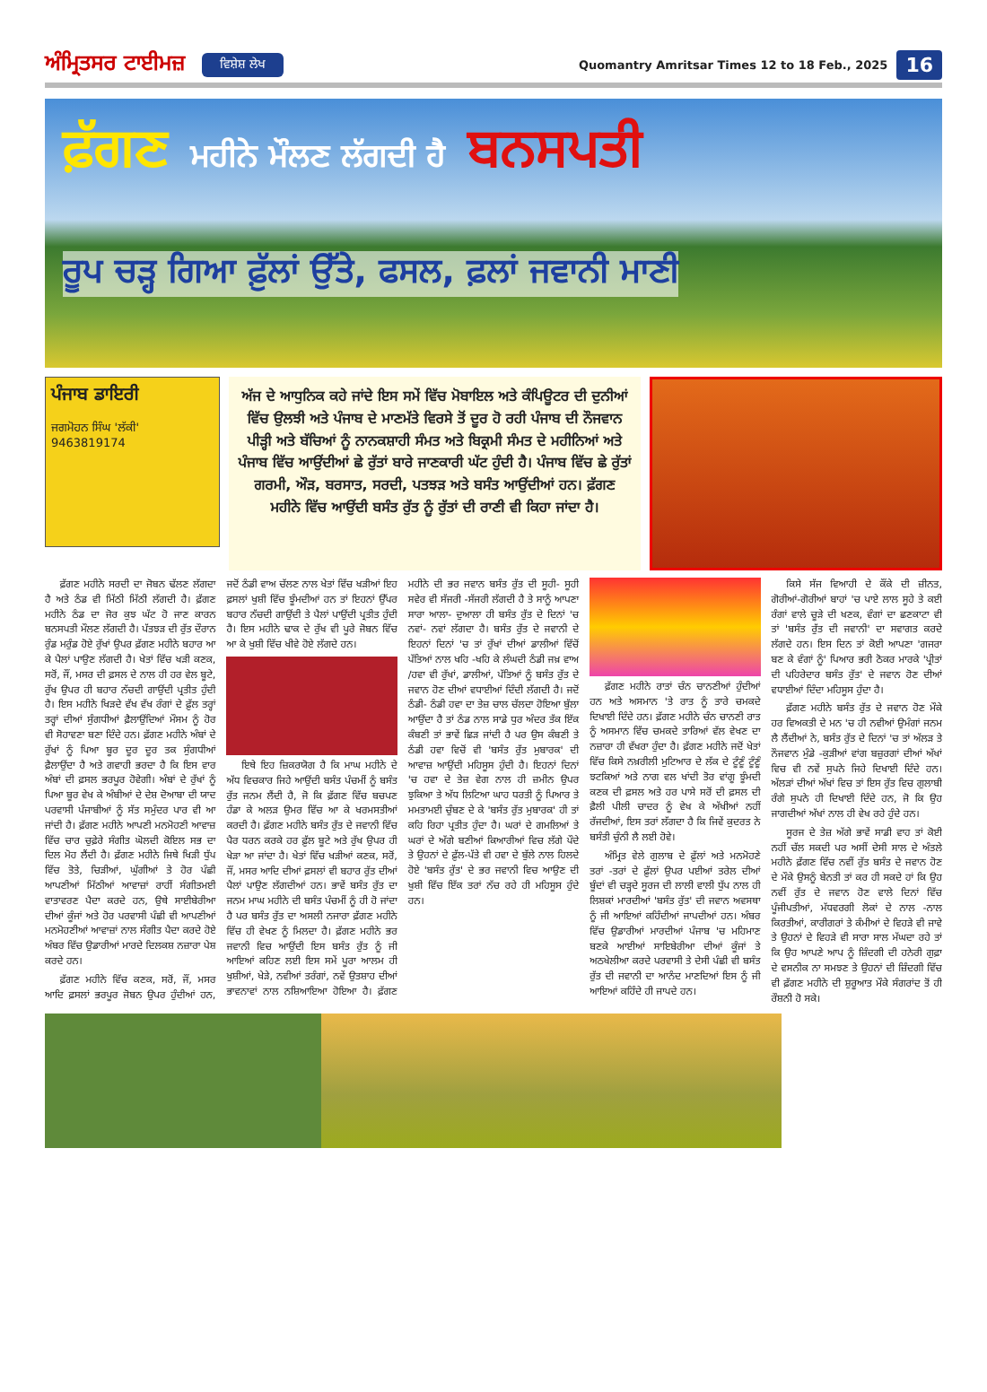ਅੰਮ੍ਰਿਤਸਰ ਟਾਈਮਜ਼
ਵਿਸ਼ੇਸ਼ ਲੇਖ
Quomantry Amritsar Times 12 to 18 Feb., 2025
16
ਫ਼ੱਗਣ
ਮਹੀਨੇ ਮੌਲਣ ਲੱਗਦੀ ਹੈ
ਬਨਸਪਤੀ
ਰੂਪ ਚੜ੍ਹ ਗਿਆ ਫ਼ੁੱਲਾਂ ਉੱਤੇ, ਫਸਲ, ਫ਼ਲਾਂ ਜਵਾਨੀ ਮਾਣੀ
ਪੰਜਾਬ ਡਾਇਰੀ
ਜਗਮੋਹਨ ਸਿੰਘ 'ਲੱਕੀ'
9463819174
ਅੱਜ ਦੇ ਆਧੁਨਿਕ ਕਹੇ ਜਾਂਦੇ ਇਸ ਸਮੇਂ ਵਿੱਚ ਮੋਬਾਇਲ ਅਤੇ ਕੰਪਿਊਟਰ ਦੀ ਦੁਨੀਆਂ ਵਿੱਚ ਉਲਝੀ ਅਤੇ ਪੰਜਾਬ ਦੇ ਮਾਣਮੱਤੇ ਵਿਰਸੇ ਤੋਂ ਦੂਰ ਹੋ ਰਹੀ ਪੰਜਾਬ ਦੀ ਨੌਜਵਾਨ ਪੀੜ੍ਹੀ ਅਤੇ ਬੱਚਿਆਂ ਨੂੰ ਨਾਨਕਸ਼ਾਹੀ ਸੰਮਤ ਅਤੇ ਬਿਕ੍ਰਮੀ ਸੰਮਤ ਦੇ ਮਹੀਨਿਆਂ ਅਤੇ ਪੰਜਾਬ ਵਿੱਚ ਆਉਂਦੀਆਂ ਛੇ ਰੁੱਤਾਂ ਬਾਰੇ ਜਾਣਕਾਰੀ ਘੱਟ ਹੁੰਦੀ ਹੈ। ਪੰਜਾਬ ਵਿੱਚ ਛੇ ਰੁੱਤਾਂ ਗਰਮੀ, ਔੜ, ਬਰਸਾਤ, ਸਰਦੀ, ਪਤਝੜ ਅਤੇ ਬਸੰਤ ਆਉਂਦੀਆਂ ਹਨ। ਫ਼ੱਗਣ ਮਹੀਨੇ ਵਿੱਚ ਆਉਂਦੀ ਬਸੰਤ ਰੁੱਤ ਨੂੰ ਰੁੱਤਾਂ ਦੀ ਰਾਣੀ ਵੀ ਕਿਹਾ ਜਾਂਦਾ ਹੈ।
ਫ਼ੱਗਣ ਮਹੀਨੇ ਸਰਦੀ ਦਾ ਜੋਬਨ ਢੱਲਣ ਲੱਗਦਾ ਹੈ ਅਤੇ ਠੰਡ ਵੀ ਮਿੱਠੀ ਮਿੱਠੀ ਲੱਗਦੀ ਹੈ। ਫ਼ੱਗਣ ਮਹੀਨੇ ਠੰਡ ਦਾ ਜੋਰ ਕੁਝ ਘੱਟ ਹੋ ਜਾਣ ਕਾਰਨ ਬਨਸਪਤੀ ਮੌਲਣ ਲੱਗਦੀ ਹੈ। ਪੱਤਝੜ ਦੀ ਰੁੱਤ ਦੌਰਾਨ ਰੁੰਡ ਮਰੁੰਡ ਹੋਏ ਰੁੱਖਾਂ ਉਪਰ ਫ਼ੱਗਣ ਮਹੀਨੇ ਬਹਾਰ ਆ ਕੇ ਪੈਲਾਂ ਪਾਉਣ ਲੱਗਦੀ ਹੈ। ਖੇਤਾਂ ਵਿੱਚ ਖੜੀ ਕਣਕ, ਸਰੋਂ, ਜੌਂ, ਮਸਰ ਦੀ ਫ਼ਸਲ ਦੇ ਨਾਲ ਹੀ ਹਰ ਵੇਲ ਬੂਟੇ, ਰੁੱਖ ਉਪਰ ਹੀ ਬਹਾਰ ਨੱਚਦੀ ਗਾਉਂਦੀ ਪ੍ਰਤੀਤ ਹੁੰਦੀ ਹੈ। ਇਸ ਮਹੀਨੇ ਖਿੜਦੇ ਵੱਖ ਵੱਖ ਰੰਗਾਂ ਦੇ ਫ਼ੁੱਲ ਤਰ੍ਹਾਂ ਤਰ੍ਹਾਂ ਦੀਆਂ ਸੁੰਗਧੀਆਂ ਫ਼ੈਲਾਉਂਦਿਆਂ ਮੌਸਮ ਨੂੰ ਹੋਰ ਵੀ ਸੋਹਾਵਣਾ ਬਣਾ ਦਿੰਦੇ ਹਨ। ਫ਼ੱਗਣ ਮਹੀਨੇ ਅੰਬਾਂ ਦੇ ਰੁੱਖਾਂ ਨੂੰ ਪਿਆ ਬੂਰ ਦੂਰ ਦੂਰ ਤਕ ਸੁੰਗਧੀਆਂ ਫ਼ੈਲਾਉਂਦਾ ਹੈ ਅਤੇ ਗਵਾਹੀ ਭਰਦਾ ਹੈ ਕਿ ਇਸ ਵਾਰ ਅੰਬਾਂ ਦੀ ਫ਼ਸਲ ਭਰਪੂਰ ਹੋਵੇਗੀ। ਅੰਬਾਂ ਦੇ ਰੁੱਖਾਂ ਨੂੰ ਪਿਆ ਬੂਰ ਵੇਖ ਕੇ ਅੰਬੀਆਂ ਦੇ ਦੇਸ਼ ਦੋਆਬਾ ਦੀ ਯਾਦ ਪਰਵਾਸੀ ਪੰਜਾਬੀਆਂ ਨੂੰ ਸੱਤ ਸਮੁੰਦਰ ਪਾਰ ਵੀ ਆ ਜਾਂਦੀ ਹੈ। ਫ਼ੱਗਣ ਮਹੀਨੇ ਆਪਣੀ ਮਨਮੋਹਣੀ ਆਵਾਜ਼ ਵਿੱਚ ਚਾਰ ਚੁਫ਼ੇਰੇ ਸੰਗੀਤ ਘੋਲਦੀ ਕੋਇਲ ਸਭ ਦਾ ਦਿਲ ਮੋਹ ਲੈਂਦੀ ਹੈ। ਫ਼ੱਗਣ ਮਹੀਨੇ ਜਿਥੇ ਖਿੜੀ ਧੁੱਪ ਵਿੱਚ ਤੋਤੇ, ਚਿੜੀਆਂ, ਘੁੱਗੀਆਂ ਤੇ ਹੋਰ ਪੰਛੀ ਆਪਣੀਆਂ ਮਿੱਠੀਆਂ ਆਵਾਜ਼ਾਂ ਰਾਹੀਂ ਸੰਗੀਤਮਈ ਵਾਤਾਵਰਣ ਪੈਦਾ ਕਰਦੇ ਹਨ, ਉਥੇ ਸਾਈਬੇਰੀਆ ਦੀਆਂ ਕੂੰਜਾਂ ਅਤੇ ਹੋਰ ਪਰਵਾਸੀ ਪੰਛੀ ਵੀ ਆਪਣੀਆਂ ਮਨਮੋਹਣੀਆਂ ਆਵਾਜ਼ਾਂ ਨਾਲ ਸੰਗੀਤ ਪੈਦਾ ਕਰਦੇ ਹੋਏ ਅੰਬਰ ਵਿੱਚ ਉਡਾਰੀਆਂ ਮਾਰਦੇ ਦਿਲਕਸ਼ ਨਜ਼ਾਰਾ ਪੇਸ਼ ਕਰਦੇ ਹਨ।
ਫ਼ੱਗਣ ਮਹੀਨੇ ਵਿੱਚ ਕਣਕ, ਸਰੋਂ, ਜੌਂ, ਮਸਰ ਆਦਿ ਫ਼ਸਲਾਂ ਭਰਪੂਰ ਜੋਬਨ ਉਪਰ ਹੁੰਦੀਆਂ ਹਨ, ਜਦੋਂ ਠੰਡੀ ਵਾਅ ਚੱਲਣ ਨਾਲ ਖੇਤਾਂ ਵਿੱਚ ਖੜੀਆਂ ਇਹ ਫ਼ਸਲਾਂ ਖੁਸ਼ੀ ਵਿੱਚ ਝੂੰਮਦੀਆਂ ਹਨ ਤਾਂ ਇਹਨਾਂ ਉੱਪਰ ਬਹਾਰ ਨੱਚਦੀ ਗਾਉਂਦੀ ਤੇ ਪੈਲਾਂ ਪਾਉਂਦੀ ਪ੍ਰਤੀਤ ਹੁੰਦੀ ਹੈ। ਇਸ ਮਹੀਨੇ ਢਾਕ ਦੇ ਰੁੱਖ ਵੀ ਪੂਰੇ ਜੋਬਨ ਵਿੱਚ ਆ ਕੇ ਖੁਸ਼ੀ ਵਿੱਚ ਖੀਵੇ ਹੋਏ ਲੱਗਦੇ ਹਨ।
ਇਥੇ ਇਹ ਜ਼ਿਕਰਯੋਗ ਹੈ ਕਿ ਮਾਘ ਮਹੀਨੇ ਦੇ ਅੱਧ ਵਿਚਕਾਰ ਜਿਹੇ ਆਉਂਦੀ ਬਸੰਤ ਪੰਚਮੀਂ ਨੂੰ ਬਸੰਤ ਰੁੱਤ ਜਨਮ ਲੈਂਦੀ ਹੈ, ਜੋ ਕਿ ਫ਼ੱਗਣ ਵਿੱਚ ਬਚਪਣ ਹੰਡਾ ਕੇ ਅਲੜ ਉਮਰ ਵਿੱਚ ਆ ਕੇ ਖਰਮਸਤੀਆਂ ਕਰਦੀ ਹੈ। ਫ਼ੱਗਣ ਮਹੀਨੇ ਬਸੰਤ ਰੁੱਤ ਦੇ ਜਵਾਨੀ ਵਿੱਚ ਪੈਰ ਧਰਨ ਕਰਕੇ ਹਰ ਫ਼ੁੱਲ ਬੂਟੇ ਅਤੇ ਰੁੱਖ ਉਪਰ ਹੀ ਖੇੜਾ ਆ ਜਾਂਦਾ ਹੈ। ਖੇਤਾਂ ਵਿੱਚ ਖੜੀਆਂ ਕਣਕ, ਸਰੋਂ, ਜੌਂ, ਮਸਰ ਆਦਿ ਦੀਆਂ ਫ਼ਸਲਾਂ ਵੀ ਬਹਾਰ ਰੁੱਤ ਦੀਆਂ ਪੈਲਾਂ ਪਾਉਣ ਲੱਗਦੀਆਂ ਹਨ। ਭਾਵੇਂ ਬਸੰਤ ਰੁੱਤ ਦਾ ਜਨਮ ਮਾਘ ਮਹੀਨੇ ਦੀ ਬਸੰਤ ਪੰਚਮੀਂ ਨੂੰ ਹੀ ਹੋ ਜਾਂਦਾ ਹੈ ਪਰ ਬਸੰਤ ਰੁੱਤ ਦਾ ਅਸਲੀ ਨਜਾਰਾ ਫ਼ੱਗਣ ਮਹੀਨੇ ਵਿੱਚ ਹੀ ਵੇਖਣ ਨੂੰ ਮਿਲਦਾ ਹੈ। ਫ਼ੱਗਣ ਮਹੀਨੇ ਭਰ ਜਵਾਨੀ ਵਿਚ ਆਉਂਦੀ ਇਸ ਬਸੰਤ ਰੁੱਤ ਨੂੰ ਜੀ ਆਇਆਂ ਕਹਿਣ ਲਈ ਇਸ ਸਮੇਂ ਪੂਰਾ ਆਲਮ ਹੀ ਖੁਸ਼ੀਆਂ, ਖੇੜੇ, ਨਵੀਆਂ ਤਰੰਗਾਂ, ਨਵੇਂ ਉਤਸ਼ਾਹ ਦੀਆਂ ਭਾਵਨਾਵਾਂ ਨਾਲ ਨਸ਼ਿਆਇਆ ਹੋਇਆ ਹੈ। ਫ਼ੱਗਣ ਮਹੀਨੇ ਦੀ ਭਰ ਜਵਾਨ ਬਸੰਤ ਰੁੱਤ ਦੀ ਸੂਹੀ- ਸੂਹੀ ਸਵੇਰ ਵੀ ਸੱਜਰੀ -ਸੱਜਰੀ ਲੱਗਦੀ ਹੈ ਤੇ ਸਾਨੂੰ ਆਪਣਾ ਸਾਰਾ ਆਲਾ- ਦੁਆਲਾ ਹੀ ਬਸੰਤ ਰੁੱਤ ਦੇ ਦਿਨਾਂ 'ਚ ਨਵਾਂ- ਨਵਾਂ ਲੱਗਦਾ ਹੈ। ਬਸੰਤ ਰੁੱਤ ਦੇ ਜਵਾਨੀ ਦੇ ਇਹਨਾਂ ਦਿਨਾਂ 'ਚ ਤਾਂ ਰੁੱਖਾਂ ਦੀਆਂ ਡਾਲੀਆਂ ਵਿੱਚੋਂ ਪੱਤਿਆਂ ਨਾਲ ਖਹਿ -ਖਹਿ ਕੇ ਲੰਘਦੀ ਠੰਡੀ ਜਖ਼ ਵਾਅ /ਹਵਾ ਵੀ ਰੁੱਖਾਂ, ਡਾਲੀਆਂ, ਪੱਤਿਆਂ ਨੂੰ ਬਸੰਤ ਰੁੱਤ ਦੇ ਜਵਾਨ ਹੋਣ ਦੀਆਂ ਵਧਾਈਆਂ ਦਿੰਦੀ ਲੱਗਦੀ ਹੈ। ਜਦੋਂ ਠੰਡੀ- ਠੰਡੀ ਹਵਾ ਦਾ ਤੇਜ਼ ਚਾਲ ਚੱਲਦਾ ਹੋਇਆ ਬੁੱਲਾ ਆਉਂਦਾ ਹੈ ਤਾਂ ਠੰਡ ਨਾਲ ਸਾਡੇ ਧੁਰ ਅੰਦਰ ਤੱਕ ਇੱਕ ਕੰਬਣੀ ਤਾਂ ਭਾਵੇਂ ਛਿੜ ਜਾਂਦੀ ਹੈ ਪਰ ਉਸ ਕੰਬਣੀ ਤੇ ਠੰਡੀ ਹਵਾ ਵਿਚੋਂ ਵੀ 'ਬਸੰਤ ਰੁੱਤ ਮੁਬਾਰਕ' ਦੀ ਆਵਾਜ਼ ਆਉਂਦੀ ਮਹਿਸੂਸ ਹੁੰਦੀ ਹੈ। ਇਹਨਾਂ ਦਿਨਾਂ 'ਚ ਹਵਾ ਦੇ ਤੇਜ਼ ਵੇਗ ਨਾਲ ਹੀ ਜ਼ਮੀਨ ਉਪਰ ਝੁਕਿਆ ਤੇ ਅੱਧ ਲਿਟਿਆ ਘਾਹ ਧਰਤੀ ਨੂੰ ਪਿਆਰ ਤੇ ਮਮਤਾਮਈ ਚੁੰਬਣ ਦੇ ਕੇ 'ਬਸੰਤ ਰੁੱਤ ਮੁਬਾਰਕ' ਹੀ ਤਾਂ ਕਹਿ ਰਿਹਾ ਪ੍ਰਤੀਤ ਹੁੰਦਾ ਹੈ। ਘਰਾਂ ਦੇ ਗਮਲਿਆਂ ਤੇ ਘਰਾਂ ਦੇ ਅੱਗੇ ਬਣੀਆਂ ਕਿਆਰੀਆਂ ਵਿਚ ਲੱਗੇ ਪੌਦੇ ਤੇ ਉਹਨਾਂ ਦੇ ਫ਼ੁੱਲ-ਪੱਤੇ ਵੀ ਹਵਾ ਦੇ ਬੁੱਲੇ ਨਾਲ ਹਿਲਦੇ ਹੋਏ 'ਬਸੰਤ ਰੁੱਤ' ਦੇ ਭਰ ਜਵਾਨੀ ਵਿਚ ਆਉਣ ਦੀ ਖੁਸ਼ੀ ਵਿੱਚ ਇੱਕ ਤਰਾਂ ਨੱਚ ਰਹੇ ਹੀ ਮਹਿਸੂਸ ਹੁੰਦੇ ਹਨ।
ਫ਼ੱਗਣ ਮਹੀਨੇ ਰਾਤਾਂ ਚੰਨ ਚਾਨਣੀਆਂ ਹੁੰਦੀਆਂ ਹਨ ਅਤੇ ਅਸਮਾਨ 'ਤੇ ਰਾਤ ਨੂੰ ਤਾਰੇ ਚਮਕਦੇ ਦਿਖਾਈ ਦਿੰਦੇ ਹਨ। ਫ਼ੱਗਣ ਮਹੀਨੇ ਚੰਨ ਚਾਨਣੀ ਰਾਤ ਨੂੰ ਅਸਮਾਨ ਵਿੱਚ ਚਮਕਦੇ ਤਾਰਿਆਂ ਵੱਲ ਵੇਖਣ ਦਾ ਨਜ਼ਾਰਾ ਹੀ ਵੱਖਰਾ ਹੁੰਦਾ ਹੈ। ਫ਼ੱਗਣ ਮਹੀਨੇ ਜਦੋਂ ਖੇਤਾਂ ਵਿੱਚ ਕਿਸੇ ਨਖ਼ਰੀਲੀ ਮੁਟਿਆਰ ਦੇ ਲੱਕ ਦੇ ਟੂੰਣੂੰ ਟੂੰਣੂੰ ਝਟਕਿਆਂ ਅਤੇ ਨਾਗ ਵਲ ਖਾਂਦੀ ਤੋਰ ਵਾਂਗੂ ਝੂੰਮਦੀ ਕਣਕ ਦੀ ਫ਼ਸਲ ਅਤੇ ਹਰ ਪਾਸੇ ਸਰੋਂ ਦੀ ਫ਼ਸਲ ਦੀ ਫ਼ੈਲੀ ਪੀਲੀ ਚਾਦਰ ਨੂੰ ਵੇਖ ਕੇ ਅੱਖੀਆਂ ਨਹੀਂ ਰੱਜਦੀਆਂ, ਇਸ ਤਰਾਂ ਲੱਗਦਾ ਹੈ ਕਿ ਜਿਵੇਂ ਕੁਦਰਤ ਨੇ ਬਸੰਤੀ ਚੁੰਨੀ ਲੈ ਲਈ ਹੋਵੇ।
ਅੰਮ੍ਰਿਤ ਵੇਲੇ ਗੁਲਾਬ ਦੇ ਫ਼ੁੱਲਾਂ ਅਤੇ ਮਨਮੋਹਣੇ ਤਰਾਂ -ਤਰਾਂ ਦੇ ਫ਼ੁੱਲਾਂ ਉਪਰ ਪਈਆਂ ਤਰੇਲ ਦੀਆਂ ਬੂੰਦਾਂ ਵੀ ਚੜ੍ਹਦੇ ਸੂਰਜ ਦੀ ਲਾਲੀ ਵਾਲੀ ਧੁੱਪ ਨਾਲ ਹੀ ਲਿਸ਼ਕਾਂ ਮਾਰਦੀਆਂ 'ਬਸੰਤ ਰੁੱਤ' ਦੀ ਜਵਾਨ ਅਵਸਥਾ ਨੂੰ ਜੀ ਆਇਆਂ ਕਹਿੰਦੀਆਂ ਜਾਪਦੀਆਂ ਹਨ। ਅੰਬਰ ਵਿੱਚ ਉਡਾਰੀਆਂ ਮਾਰਦੀਆਂ ਪੰਜਾਬ 'ਚ ਮਹਿਮਾਣ ਬਣਕੇ ਆਈਆਂ ਸਾਇਬੇਰੀਆ ਦੀਆਂ ਕੂੰਜਾਂ ਤੇ ਅਠਖੇਲੀਆ ਕਰਦੇ ਪਰਵਾਸੀ ਤੇ ਦੇਸੀ ਪੰਛੀ ਵੀ ਬਸੰਤ ਰੁੱਤ ਦੀ ਜਵਾਨੀ ਦਾ ਆਨੰਦ ਮਾਣਦਿਆਂ ਇਸ ਨੂੰ ਜੀ ਆਇਆਂ ਕਹਿੰਦੇ ਹੀ ਜਾਪਦੇ ਹਨ।
ਕਿਸੇ ਸੱਜ ਵਿਆਹੀ ਦੇ ਕੌਂਕੇ ਦੀ ਜ਼ੀਨਤ, ਗੋਰੀਆਂ-ਗੋਰੀਆਂ ਬਾਹਾਂ 'ਚ ਪਾਏ ਲਾਲ ਸੂਹੇ ਤੇ ਕਈ ਰੰਗਾਂ ਵਾਲੇ ਚੂੜੇ ਦੀ ਖਣਕ, ਵੰਗਾਂ ਦਾ ਛਣਕਾਟਾ ਵੀ ਤਾਂ 'ਬਸੰਤ ਰੁੱਤ ਦੀ ਜਵਾਨੀ' ਦਾ ਸਵਾਗਤ ਕਰਦੇ ਲੱਗਦੇ ਹਨ। ਇਸ ਦਿਨ ਤਾਂ ਕੋਈ ਆਪਣਾ 'ਗਜਰਾ ਬਣ ਕੇ ਵੰਗਾਂ ਨੂੰ' ਪਿਆਰ ਭਰੀ ਠੋਕਰ ਮਾਰਕੇ 'ਪ੍ਰੀਤਾਂ ਦੀ ਪਹਿਰੇਦਾਰ ਬਸੰਤ ਰੁੱਤ' ਦੇ ਜਵਾਨ ਹੋਣ ਦੀਆਂ ਵਧਾਈਆਂ ਦਿੰਦਾ ਮਹਿਸੂਸ ਹੁੰਦਾ ਹੈ।
ਫ਼ੱਗਣ ਮਹੀਨੇ ਬਸੰਤ ਰੁੱਤ ਦੇ ਜਵਾਨ ਹੋਣ ਮੌਕੇ ਹਰ ਵਿਅਕਤੀ ਦੇ ਮਨ 'ਚ ਹੀ ਨਵੀਆਂ ਉਮੰਗਾਂ ਜਨਮ ਲੈ ਲੈਂਦੀਆਂ ਨੇ, ਬਸੰਤ ਰੁੱਤ ਦੇ ਦਿਨਾਂ 'ਚ ਤਾਂ ਅੱਲੜ ਤੇ ਨੌਜਵਾਨ ਮੁੰਡੇ -ਕੁੜੀਆਂ ਵਾਂਗ ਬਜ਼ੁਰਗਾਂ ਦੀਆਂ ਅੱਖਾਂ ਵਿਚ ਵੀ ਨਵੇਂ ਸੁਪਨੇ ਜਿਹੇ ਦਿਖਾਈ ਦਿੰਦੇ ਹਨ। ਅੱਲੜਾਂ ਦੀਆਂ ਅੱਖਾਂ ਵਿਚ ਤਾਂ ਇਸ ਰੁੱਤ ਵਿਚ ਗੁਲਾਬੀ ਰੰਗੇ ਸੁਪਨੇ ਹੀ ਦਿਖਾਈ ਦਿੰਦੇ ਹਨ, ਜੋ ਕਿ ਉਹ ਜਾਗਦੀਆਂ ਅੱਖਾਂ ਨਾਲ ਹੀ ਵੇਖ ਰਹੇ ਹੁੰਦੇ ਹਨ।
ਸੂਰਜ ਦੇ ਤੇਜ਼ ਅੱਗੇ ਭਾਵੇਂ ਸਾਡੀ ਵਾਹ ਤਾਂ ਕੋਈ ਨਹੀਂ ਚੱਲ ਸਕਦੀ ਪਰ ਅਸੀਂ ਦੇਸੀ ਸਾਲ ਦੇ ਅੰਤਲੇ ਮਹੀਨੇ ਫ਼ੱਗਣ ਵਿੱਚ ਨਵੀਂ ਰੁੱਤ ਬਸੰਤ ਦੇ ਜਵਾਨ ਹੋਣ ਦੇ ਮੌਕੇ ਉਸਨੂੰ ਬੇਨਤੀ ਤਾਂ ਕਰ ਹੀ ਸਕਦੇ ਹਾਂ ਕਿ ਉਹ ਨਵੀਂ ਰੁੱਤ ਦੇ ਜਵਾਨ ਹੋਣ ਵਾਲੇ ਦਿਨਾਂ ਵਿੱਚ ਪੂੰਜੀਪਤੀਆਂ, ਮੱਧਵਰਗੀ ਲੋਕਾਂ ਦੇ ਨਾਲ -ਨਾਲ ਕਿਰਤੀਆਂ, ਕਾਰੀਗਰਾਂ ਤੇ ਕੰਮੀਆਂ ਦੇ ਵਿਹੜੇ ਵੀ ਜਾਵੇ ਤੇ ਉਹਨਾਂ ਦੇ ਵਿਹੜੇ ਵੀ ਸਾਰਾ ਸਾਲ ਮੱਘਦਾ ਰਹੇ ਤਾਂ ਕਿ ਉਹ ਆਪਣੇ ਆਪ ਨੂੰ ਜ਼ਿੰਦਗੀ ਦੀ ਹਨੇਰੀ ਗੁਫ਼ਾ ਦੇ ਵਸਨੀਕ ਨਾ ਸਮਝਣ ਤੇ ਉਹਨਾਂ ਦੀ ਜ਼ਿੰਦਗੀ ਵਿੱਚ ਵੀ ਫ਼ੱਗਣ ਮਹੀਨੇ ਦੀ ਸ਼ੁਰੂਆਤ ਮੌਕੇ ਸੰਗਰਾਂਦ ਤੋਂ ਹੀ ਰੌਸ਼ਨੀ ਹੋ ਸਕੇ।